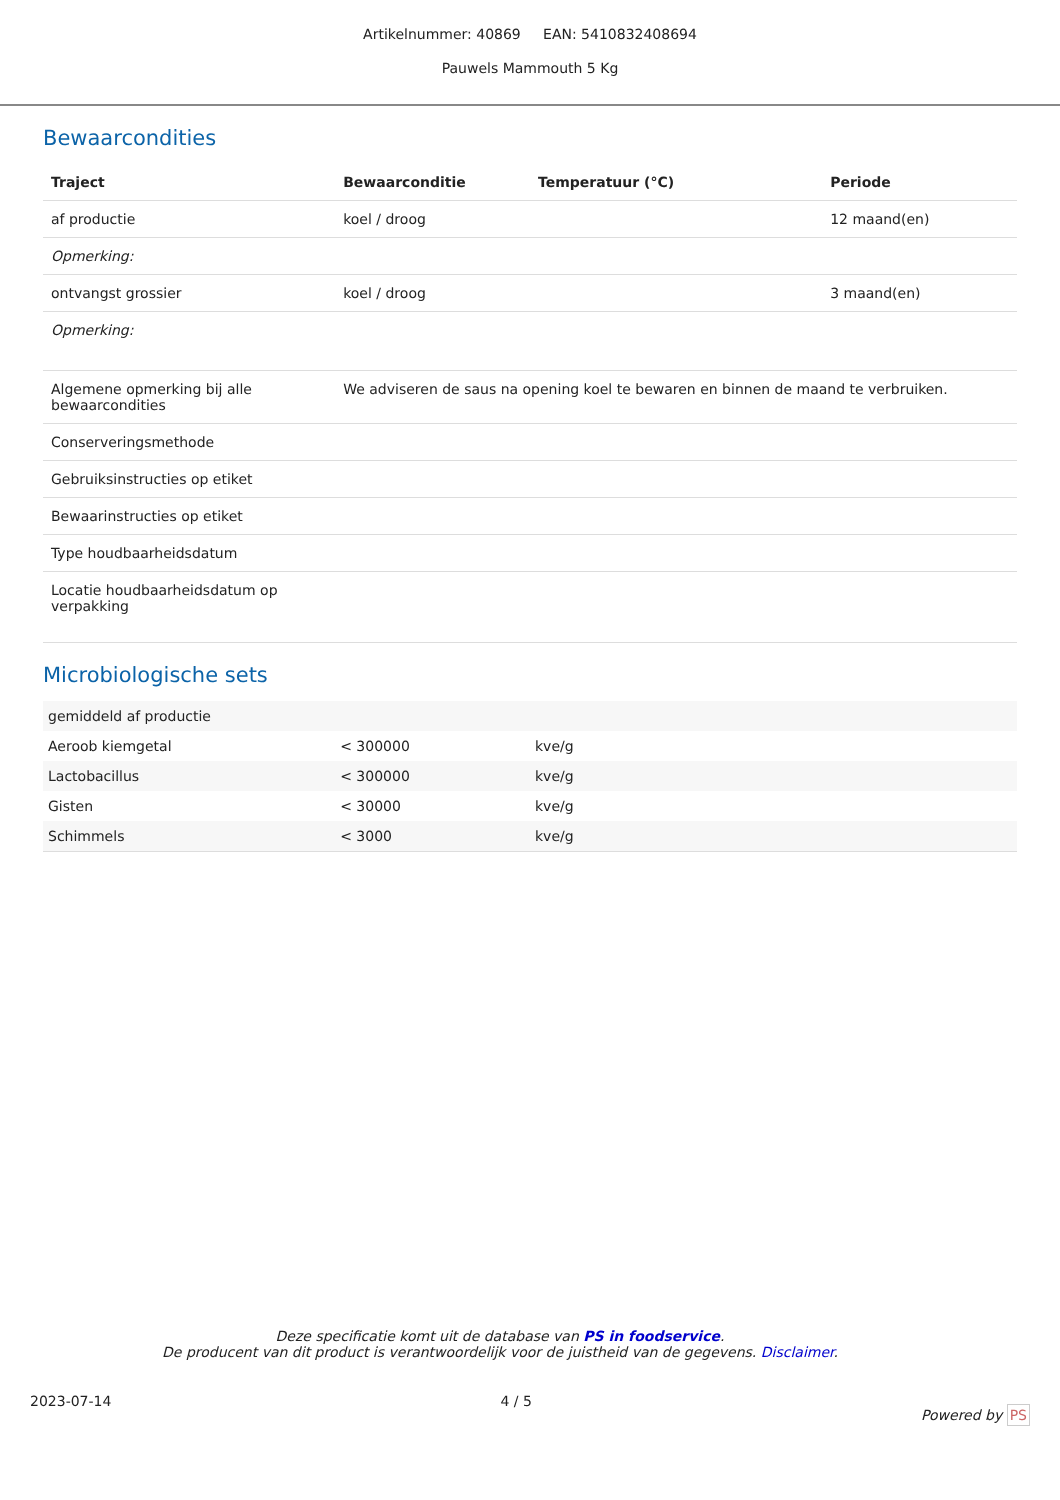Artikelnummer: 40869 EAN: 5410832408694
Pauwels Mammouth 5 Kg
Bewaarcondities
| Traject | Bewaarconditie | Temperatuur (°C) | Periode |
| --- | --- | --- | --- |
| af productie | koel / droog | | 12 maand(en) |
| Opmerking: | | | |
| ontvangst grossier | koel / droog | | 3 maand(en) |
| Opmerking: | | | |
| Algemene opmerking bij alle bewaarcondities | We adviseren de saus na opening koel te bewaren en binnen de maand te verbruiken. | | |
| Conserveringsmethode | | | |
| Gebruiksinstructies op etiket | | | |
| Bewaarinstructies op etiket | | | |
| Type houdbaarheidsdatum | | | |
| Locatie houdbaarheidsdatum op verpakking | | | |
Microbiologische sets
| gemiddeld af productie | | |
| Aeroob kiemgetal | < 300000 | kve/g |
| Lactobacillus | < 300000 | kve/g |
| Gisten | < 30000 | kve/g |
| Schimmels | < 3000 | kve/g |
Deze specificatie komt uit de database van PS in foodservice.
De producent van dit product is verantwoordelijk voor de juistheid van de gegevens. Disclaimer.
2023-07-14 4 / 5 Powered by PS